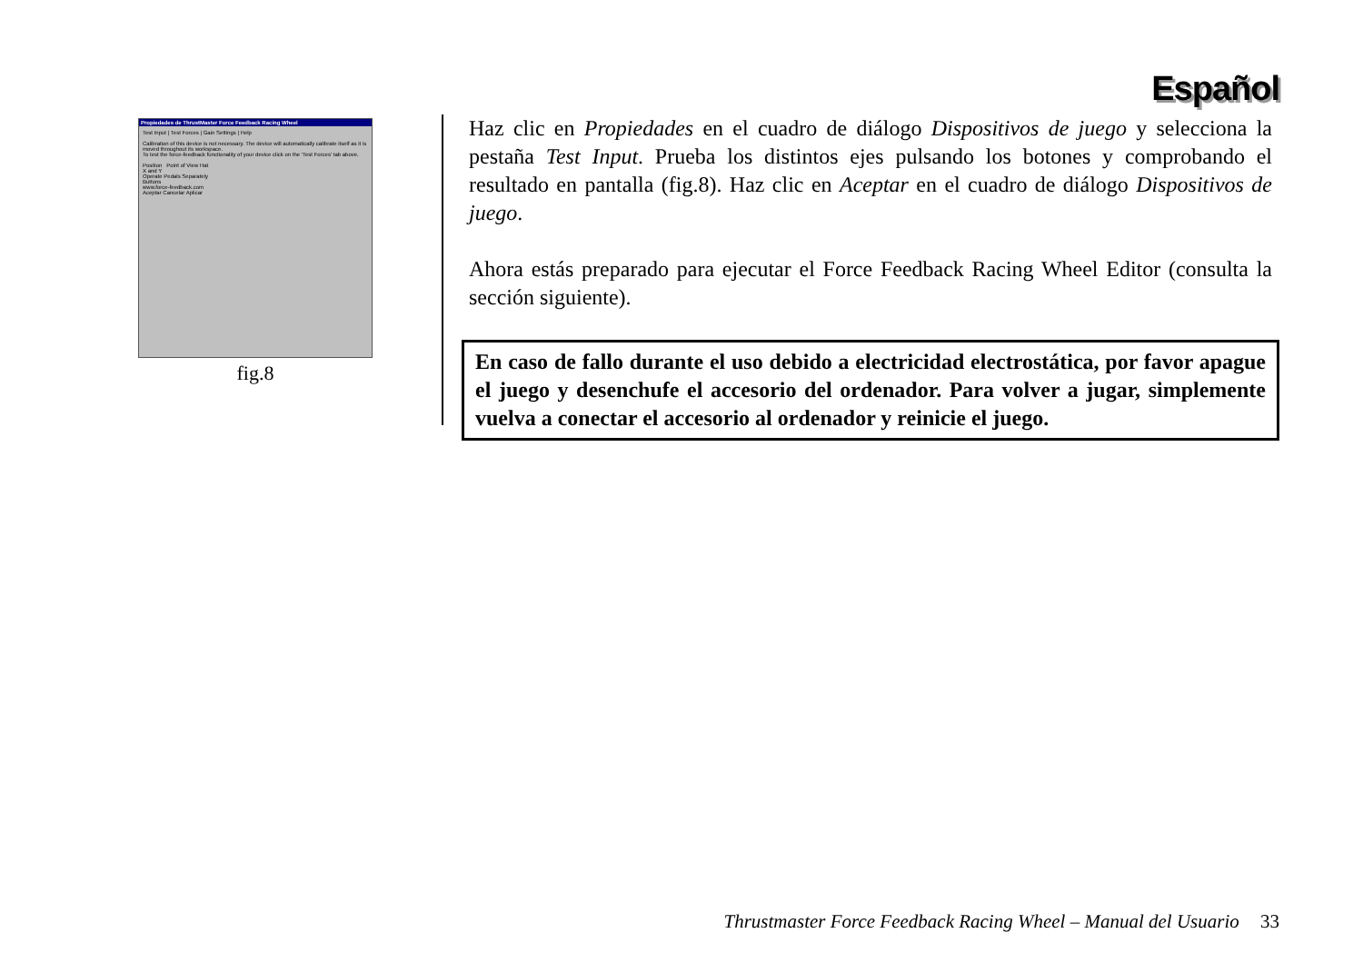Español
Propiedades de ThrustMaster Force Feedback Racing Wheel
Test Input | Test Forces | Gain Settings | Help
Calibration of this device is not necessary. The device will automatically calibrate itself as it is moved throughout its workspace.
To test the force-feedback functionality of your device click on the 'Test Forces' tab above.
Position Point of View Hat
X and Y
Operate Pedals Separately
Buttons
www.force-feedback.com
Aceptar Cancelar Aplicar
fig.8
Haz clic en Propiedades en el cuadro de diálogo Dispositivos de juego y selecciona la pestaña Test Input. Prueba los distintos ejes pulsando los botones y comprobando el resultado en pantalla (fig.8). Haz clic en Aceptar en el cuadro de diálogo Dispositivos de juego.
Ahora estás preparado para ejecutar el Force Feedback Racing Wheel Editor (consulta la sección siguiente).
En caso de fallo durante el uso debido a electricidad electrostática, por favor apague el juego y desenchufe el accesorio del ordenador. Para volver a jugar, simplemente vuelva a conectar el accesorio al ordenador y reinicie el juego.
Thrustmaster Force Feedback Racing Wheel – Manual del Usuario 33